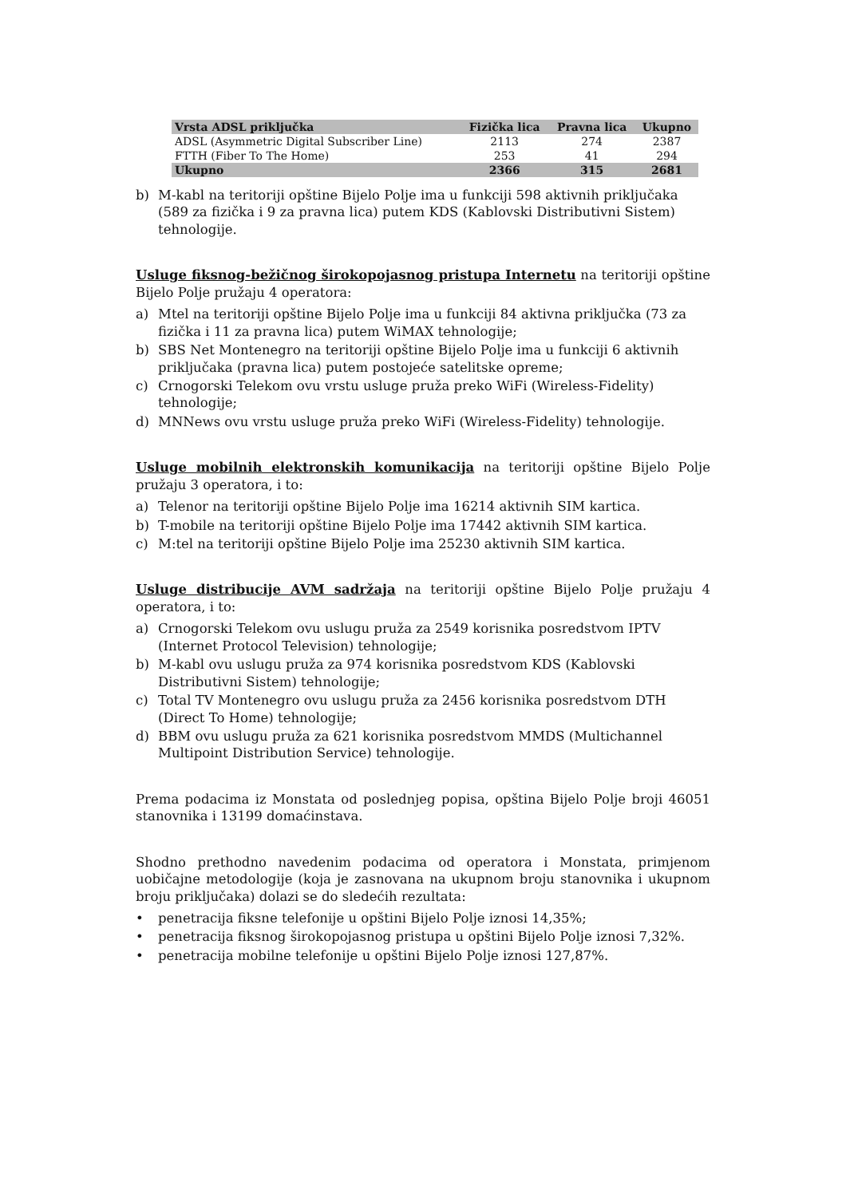| Vrsta ADSL priključka | Fizička lica | Pravna lica | Ukupno |
| --- | --- | --- | --- |
| ADSL (Asymmetric Digital Subscriber Line) | 2113 | 274 | 2387 |
| FTTH (Fiber To The Home) | 253 | 41 | 294 |
| Ukupno | 2366 | 315 | 2681 |
b) M-kabl na teritoriji opštine Bijelo Polje ima u funkciji 598 aktivnih priključaka (589 za fizička i 9 za pravna lica) putem KDS (Kablovski Distributivni Sistem) tehnologije.
Usluge fiksnog-bežičnog širokopojasnog pristupa Internetu na teritoriji opštine Bijelo Polje pružaju 4 operatora:
a) Mtel na teritoriji opštine Bijelo Polje ima u funkciji 84 aktivna priključka (73 za fizička i 11 za pravna lica) putem WiMAX tehnologije;
b) SBS Net Montenegro na teritoriji opštine Bijelo Polje ima u funkciji 6 aktivnih priključaka (pravna lica) putem postojeće satelitske opreme;
c) Crnogorski Telekom ovu vrstu usluge pruža preko WiFi (Wireless-Fidelity) tehnologije;
d) MNNews ovu vrstu usluge pruža preko WiFi (Wireless-Fidelity) tehnologije.
Usluge mobilnih elektronskih komunikacija na teritoriji opštine Bijelo Polje pružaju 3 operatora, i to:
a) Telenor na teritoriji opštine Bijelo Polje ima 16214 aktivnih SIM kartica.
b) T-mobile na teritoriji opštine Bijelo Polje ima 17442 aktivnih SIM kartica.
c) M:tel na teritoriji opštine Bijelo Polje ima 25230 aktivnih SIM kartica.
Usluge distribucije AVM sadržaja na teritoriji opštine Bijelo Polje pružaju 4 operatora, i to:
a) Crnogorski Telekom ovu uslugu pruža za 2549 korisnika posredstvom IPTV (Internet Protocol Television) tehnologije;
b) M-kabl ovu uslugu pruža za 974 korisnika posredstvom KDS (Kablovski Distributivni Sistem) tehnologije;
c) Total TV Montenegro ovu uslugu pruža za 2456 korisnika posredstvom DTH (Direct To Home) tehnologije;
d) BBM ovu uslugu pruža za 621 korisnika posredstvom MMDS (Multichannel Multipoint Distribution Service) tehnologije.
Prema podacima iz Monstata od poslednjeg popisa, opština Bijelo Polje broji 46051 stanovnika i 13199 domaćinstava.
Shodno prethodno navedenim podacima od operatora i Monstata, primjenom uobičajne metodologije (koja je zasnovana na ukupnom broju stanovnika i ukupnom broju priključaka) dolazi se do sledećih rezultata:
• penetracija fiksne telefonije u opštini Bijelo Polje iznosi 14,35%;
• penetracija fiksnog širokopojasnog pristupa u opštini Bijelo Polje iznosi 7,32%.
• penetracija mobilne telefonije u opštini Bijelo Polje iznosi 127,87%.